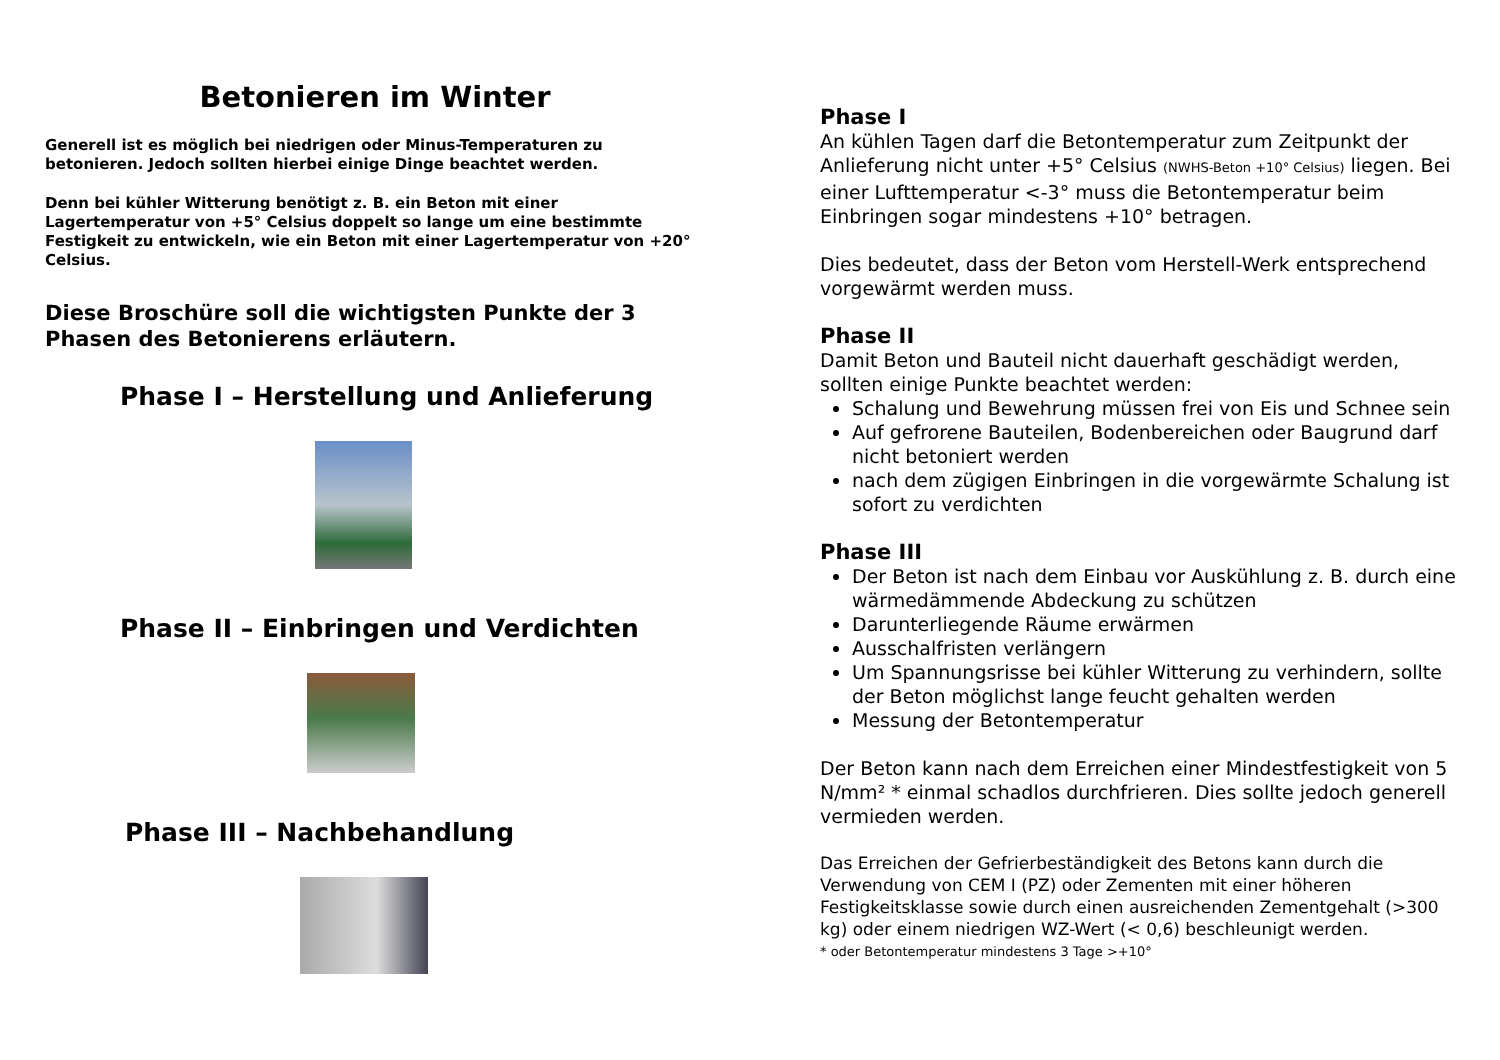Betonieren im Winter
Generell ist es möglich bei niedrigen oder Minus-Temperaturen zu betonieren. Jedoch sollten hierbei einige Dinge beachtet werden.
Denn bei kühler Witterung benötigt z. B. ein Beton mit einer Lagertemperatur von +5° Celsius doppelt so lange um eine bestimmte Festigkeit zu entwickeln, wie ein Beton mit einer Lagertemperatur von +20° Celsius.
Diese Broschüre soll die wichtigsten Punkte der 3 Phasen des Betonierens erläutern.
Phase I – Herstellung und Anlieferung
Phase II – Einbringen und Verdichten
Phase III – Nachbehandlung
Phase I
An kühlen Tagen darf die Betontemperatur zum Zeitpunkt der Anlieferung nicht unter +5° Celsius (NWHS-Beton +10° Celsius) liegen. Bei einer Lufttemperatur <-3° muss die Betontemperatur beim Einbringen sogar mindestens +10° betragen.
Dies bedeutet, dass der Beton vom Herstell-Werk entsprechend vorgewärmt werden muss.
Phase II
Damit Beton und Bauteil nicht dauerhaft geschädigt werden, sollten einige Punkte beachtet werden:
Schalung und Bewehrung müssen frei von Eis und Schnee sein
Auf gefrorene Bauteilen, Bodenbereichen oder Baugrund darf nicht betoniert werden
nach dem zügigen Einbringen in die vorgewärmte Schalung ist sofort zu verdichten
Phase III
Der Beton ist nach dem Einbau vor Auskühlung z. B. durch eine wärmedämmende Abdeckung zu schützen
Darunterliegende Räume erwärmen
Ausschalfristen verlängern
Um Spannungsrisse bei kühler Witterung zu verhindern, sollte der Beton möglichst lange feucht gehalten werden
Messung der Betontemperatur
Der Beton kann nach dem Erreichen einer Mindestfestigkeit von 5 N/mm² * einmal schadlos durchfrieren. Dies sollte jedoch generell vermieden werden.
Das Erreichen der Gefrierbeständigkeit des Betons kann durch die Verwendung von CEM I (PZ) oder Zementen mit einer höheren Festigkeitsklasse sowie durch einen ausreichenden Zementgehalt (>300 kg) oder einem niedrigen WZ-Wert (< 0,6) beschleunigt werden.
* oder Betontemperatur mindestens 3 Tage >+10°